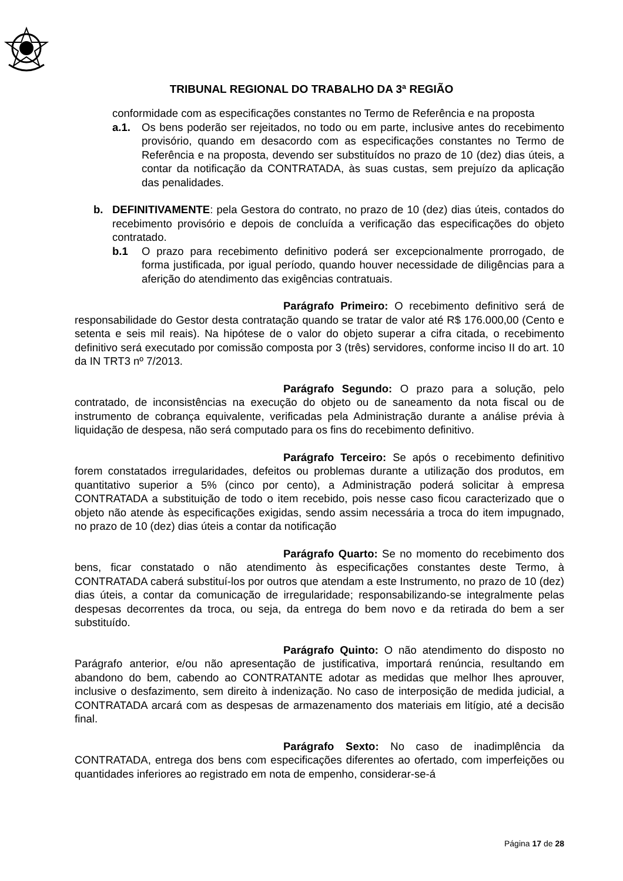TRIBUNAL REGIONAL DO TRABALHO DA 3ª REGIÃO
conformidade com as especificações constantes no Termo de Referência e na proposta
a.1. Os bens poderão ser rejeitados, no todo ou em parte, inclusive antes do recebimento provisório, quando em desacordo com as especificações constantes no Termo de Referência e na proposta, devendo ser substituídos no prazo de 10 (dez) dias úteis, a contar da notificação da CONTRATADA, às suas custas, sem prejuízo da aplicação das penalidades.
b. DEFINITIVAMENTE: pela Gestora do contrato, no prazo de 10 (dez) dias úteis, contados do recebimento provisório e depois de concluída a verificação das especificações do objeto contratado.
b.1 O prazo para recebimento definitivo poderá ser excepcionalmente prorrogado, de forma justificada, por igual período, quando houver necessidade de diligências para a aferição do atendimento das exigências contratuais.
Parágrafo Primeiro: O recebimento definitivo será de responsabilidade do Gestor desta contratação quando se tratar de valor até R$ 176.000,00 (Cento e setenta e seis mil reais). Na hipótese de o valor do objeto superar a cifra citada, o recebimento definitivo será executado por comissão composta por 3 (três) servidores, conforme inciso II do art. 10 da IN TRT3 nº 7/2013.
Parágrafo Segundo: O prazo para a solução, pelo contratado, de inconsistências na execução do objeto ou de saneamento da nota fiscal ou de instrumento de cobrança equivalente, verificadas pela Administração durante a análise prévia à liquidação de despesa, não será computado para os fins do recebimento definitivo.
Parágrafo Terceiro: Se após o recebimento definitivo forem constatados irregularidades, defeitos ou problemas durante a utilização dos produtos, em quantitativo superior a 5% (cinco por cento), a Administração poderá solicitar à empresa CONTRATADA a substituição de todo o item recebido, pois nesse caso ficou caracterizado que o objeto não atende às especificações exigidas, sendo assim necessária a troca do item impugnado, no prazo de 10 (dez) dias úteis a contar da notificação
Parágrafo Quarto: Se no momento do recebimento dos bens, ficar constatado o não atendimento às especificações constantes deste Termo, à CONTRATADA caberá substituí-los por outros que atendam a este Instrumento, no prazo de 10 (dez) dias úteis, a contar da comunicação de irregularidade; responsabilizando-se integralmente pelas despesas decorrentes da troca, ou seja, da entrega do bem novo e da retirada do bem a ser substituído.
Parágrafo Quinto: O não atendimento do disposto no Parágrafo anterior, e/ou não apresentação de justificativa, importará renúncia, resultando em abandono do bem, cabendo ao CONTRATANTE adotar as medidas que melhor lhes aprouver, inclusive o desfazimento, sem direito à indenização. No caso de interposição de medida judicial, a CONTRATADA arcará com as despesas de armazenamento dos materiais em litígio, até a decisão final.
Parágrafo Sexto: No caso de inadimplência da CONTRATADA, entrega dos bens com especificações diferentes ao ofertado, com imperfeições ou quantidades inferiores ao registrado em nota de empenho, considerar-se-á
Página 17 de 28